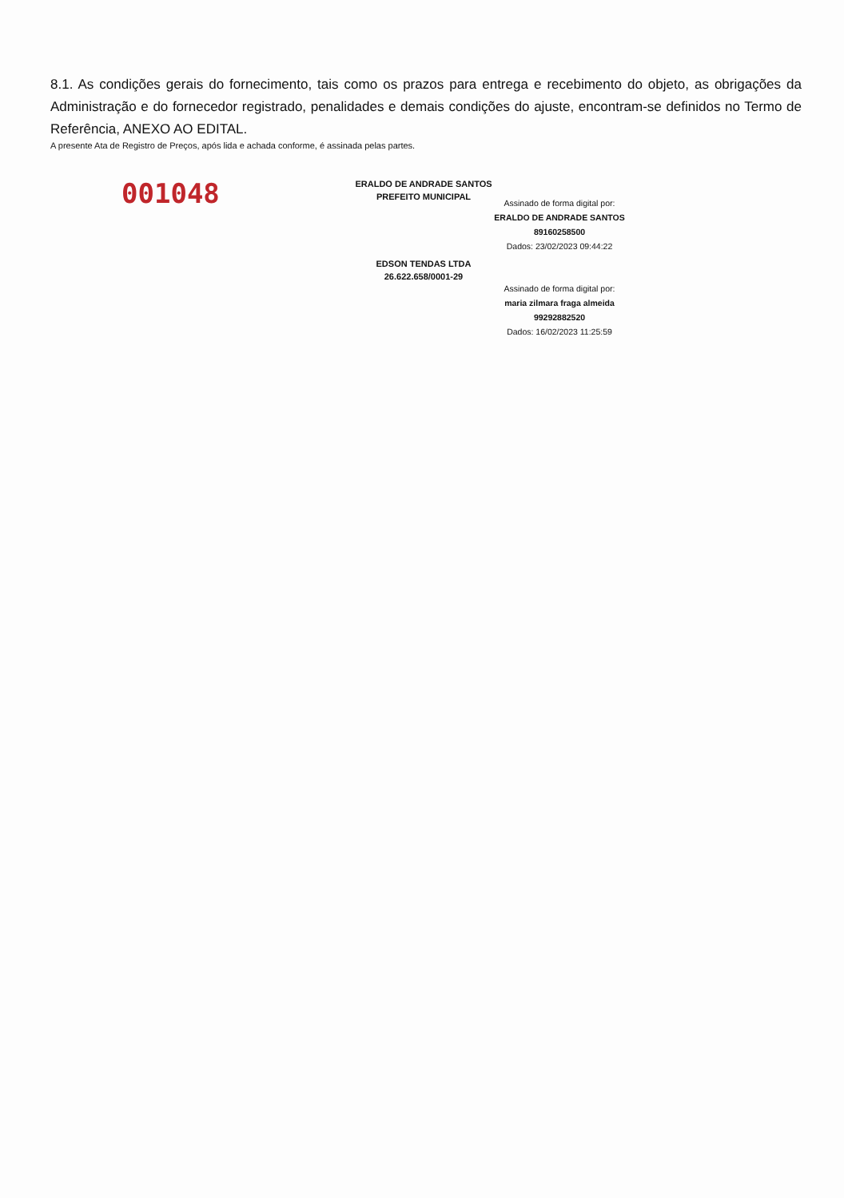8.1. As condições gerais do fornecimento, tais como os prazos para entrega e recebimento do objeto, as obrigações da Administração e do fornecedor registrado, penalidades e demais condições do ajuste, encontram-se definidos no Termo de Referência, ANEXO AO EDITAL.
A presente Ata de Registro de Preços, após lida e achada conforme, é assinada pelas partes.
001048
ERALDO DE ANDRADE SANTOS
PREFEITO MUNICIPAL
Assinado de forma digital por:
ERALDO DE ANDRADE SANTOS
89160258500
Dados: 23/02/2023 09:44:22
EDSON TENDAS LTDA
26.622.658/0001-29
Assinado de forma digital por:
maria zilmara fraga almeida
99292882520
Dados: 16/02/2023 11:25:59